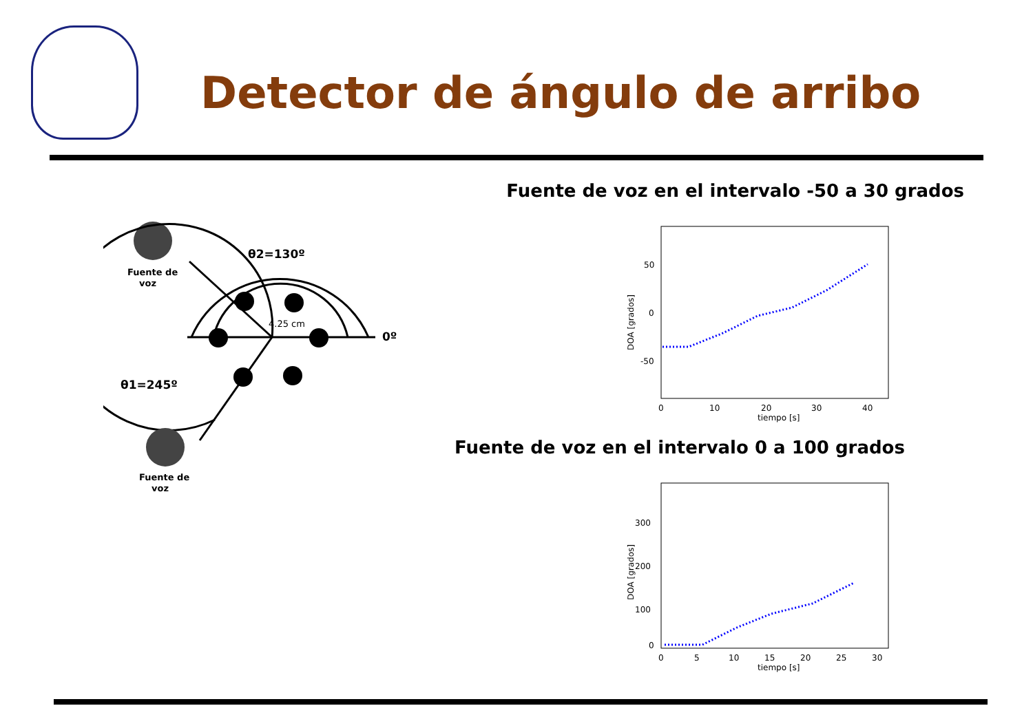Detector de ángulo de arribo
Fuente de
voz
θ2=130º
4.25 cm
0º
θ1=245º
Fuente de
voz
Fuente de voz en el intervalo -50 a 30 grados
50
0
-50
0
10
20
30
40
tiempo [s]
DOA [grados]
Fuente de voz en el intervalo 0 a 100 grados
300
200
100
0
0
5
10
15
20
25
30
tiempo [s]
DOA [grados]